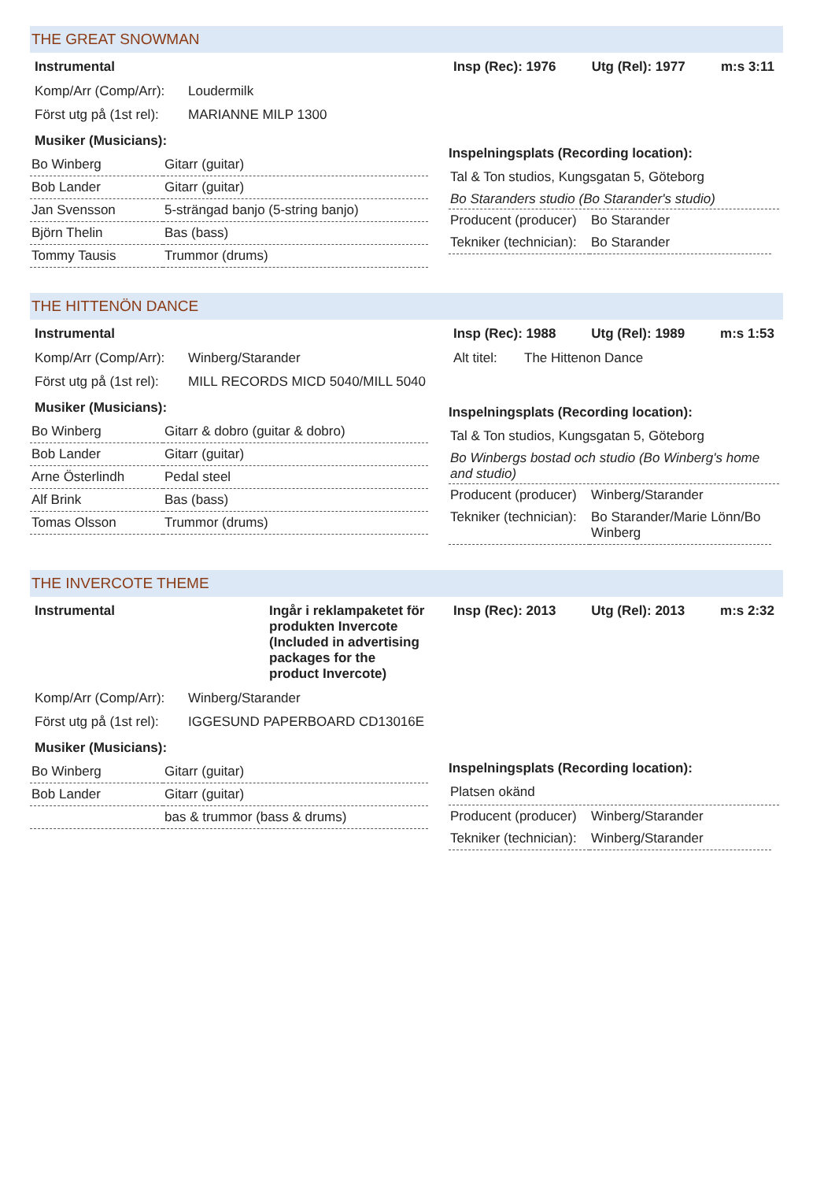THE GREAT SNOWMAN
Instrumental
Komp/Arr (Comp/Arr): Loudermilk
Först utg på (1st rel): MARIANNE MILP 1300
Musiker (Musicians):
| Bo Winberg | Gitarr (guitar) |
| Bob Lander | Gitarr (guitar) |
| Jan Svensson | 5-strängad banjo (5-string banjo) |
| Björn Thelin | Bas (bass) |
| Tommy Tausis | Trummor (drums) |
Insp (Rec): 1976 Utg (Rel): 1977 m:s 3:11
Inspelningsplats (Recording location):
Tal & Ton studios, Kungsgatan 5, Göteborg
Bo Staranders studio (Bo Starander's studio)
| Producent (producer) | Bo Starander |
| Tekniker (technician): | Bo Starander |
THE HITTENÖN DANCE
Instrumental
Komp/Arr (Comp/Arr): Winberg/Starander
Först utg på (1st rel): MILL RECORDS MICD 5040/MILL 5040
Musiker (Musicians):
| Bo Winberg | Gitarr & dobro (guitar & dobro) |
| Bob Lander | Gitarr (guitar) |
| Arne Österlindh | Pedal steel |
| Alf Brink | Bas (bass) |
| Tomas Olsson | Trummor (drums) |
Insp (Rec): 1988 Utg (Rel): 1989 m:s 1:53
Alt titel: The Hittenon Dance
Inspelningsplats (Recording location):
Tal & Ton studios, Kungsgatan 5, Göteborg
Bo Winbergs bostad och studio (Bo Winberg's home and studio)
| Producent (producer) | Winberg/Starander |
| Tekniker (technician): | Bo Starander/Marie Lönn/Bo Winberg |
THE INVERCOTE THEME
Instrumental Ingår i reklampaketet för produkten Invercote (Included in advertising packages for the product Invercote)
Komp/Arr (Comp/Arr): Winberg/Starander
Först utg på (1st rel): IGGESUND PAPERBOARD CD13016E
Musiker (Musicians):
| Bo Winberg | Gitarr (guitar) |
| Bob Lander | Gitarr (guitar) |
| | bas & trummor (bass & drums) |
Insp (Rec): 2013 Utg (Rel): 2013 m:s 2:32
Inspelningsplats (Recording location):
Platsen okänd
| Producent (producer) | Winberg/Starander |
| Tekniker (technician): | Winberg/Starander |